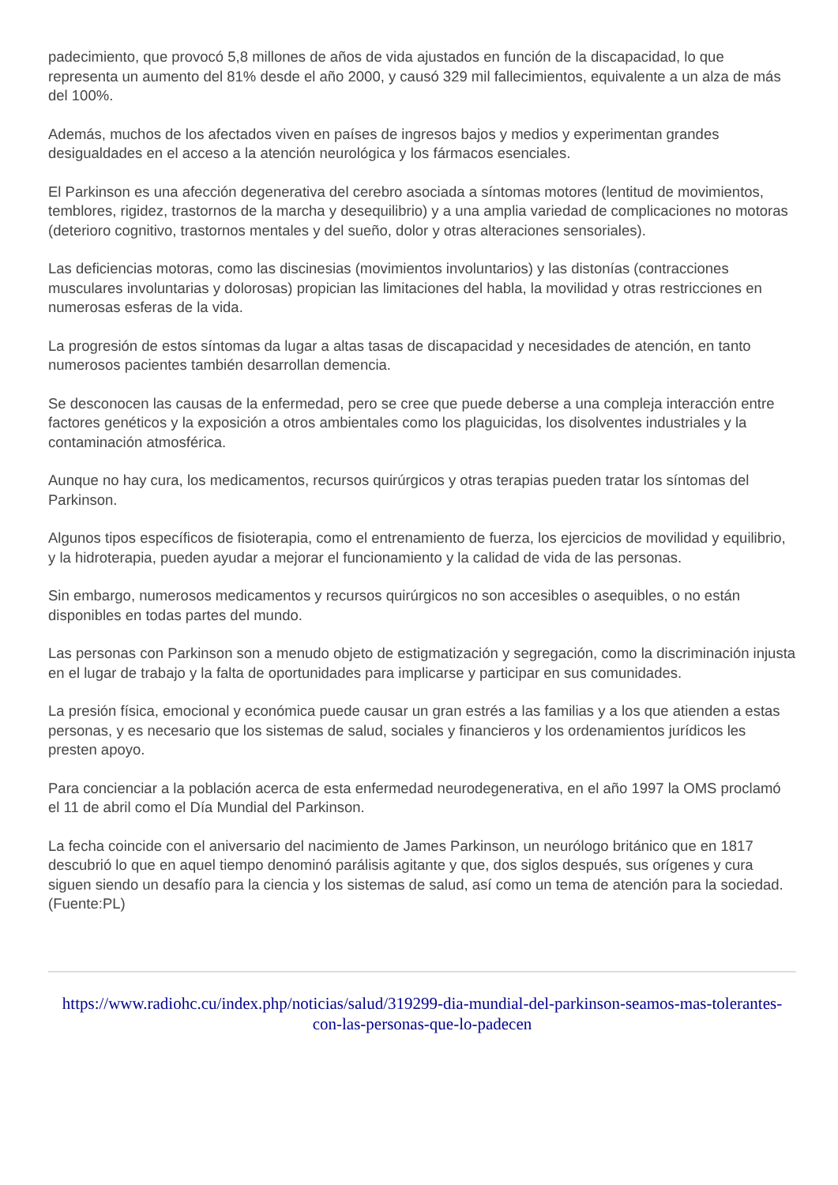padecimiento, que provocó 5,8 millones de años de vida ajustados en función de la discapacidad, lo que representa un aumento del 81% desde el año 2000, y causó 329 mil fallecimientos, equivalente a un alza de más del 100%.
Además, muchos de los afectados viven en países de ingresos bajos y medios y experimentan grandes desigualdades en el acceso a la atención neurológica y los fármacos esenciales.
El Parkinson es una afección degenerativa del cerebro asociada a síntomas motores (lentitud de movimientos, temblores, rigidez, trastornos de la marcha y desequilibrio) y a una amplia variedad de complicaciones no motoras (deterioro cognitivo, trastornos mentales y del sueño, dolor y otras alteraciones sensoriales).
Las deficiencias motoras, como las discinesias (movimientos involuntarios) y las distonías (contracciones musculares involuntarias y dolorosas) propician las limitaciones del habla, la movilidad y otras restricciones en numerosas esferas de la vida.
La progresión de estos síntomas da lugar a altas tasas de discapacidad y necesidades de atención, en tanto numerosos pacientes también desarrollan demencia.
Se desconocen las causas de la enfermedad, pero se cree que puede deberse a una compleja interacción entre factores genéticos y la exposición a otros ambientales como los plaguicidas, los disolventes industriales y la contaminación atmosférica.
Aunque no hay cura, los medicamentos, recursos quirúrgicos y otras terapias pueden tratar los síntomas del Parkinson.
Algunos tipos específicos de fisioterapia, como el entrenamiento de fuerza, los ejercicios de movilidad y equilibrio, y la hidroterapia, pueden ayudar a mejorar el funcionamiento y la calidad de vida de las personas.
Sin embargo, numerosos medicamentos y recursos quirúrgicos no son accesibles o asequibles, o no están disponibles en todas partes del mundo.
Las personas con Parkinson son a menudo objeto de estigmatización y segregación, como la discriminación injusta en el lugar de trabajo y la falta de oportunidades para implicarse y participar en sus comunidades.
La presión física, emocional y económica puede causar un gran estrés a las familias y a los que atienden a estas personas, y es necesario que los sistemas de salud, sociales y financieros y los ordenamientos jurídicos les presten apoyo.
Para concienciar a la población acerca de esta enfermedad neurodegenerativa, en el año 1997 la OMS proclamó el 11 de abril como el Día Mundial del Parkinson.
La fecha coincide con el aniversario del nacimiento de James Parkinson, un neurólogo británico que en 1817 descubrió lo que en aquel tiempo denominó parálisis agitante y que, dos siglos después, sus orígenes y cura siguen siendo un desafío para la ciencia y los sistemas de salud, así como un tema de atención para la sociedad. (Fuente:PL)
https://www.radiohc.cu/index.php/noticias/salud/319299-dia-mundial-del-parkinson-seamos-mas-tolerantes-con-las-personas-que-lo-padecen